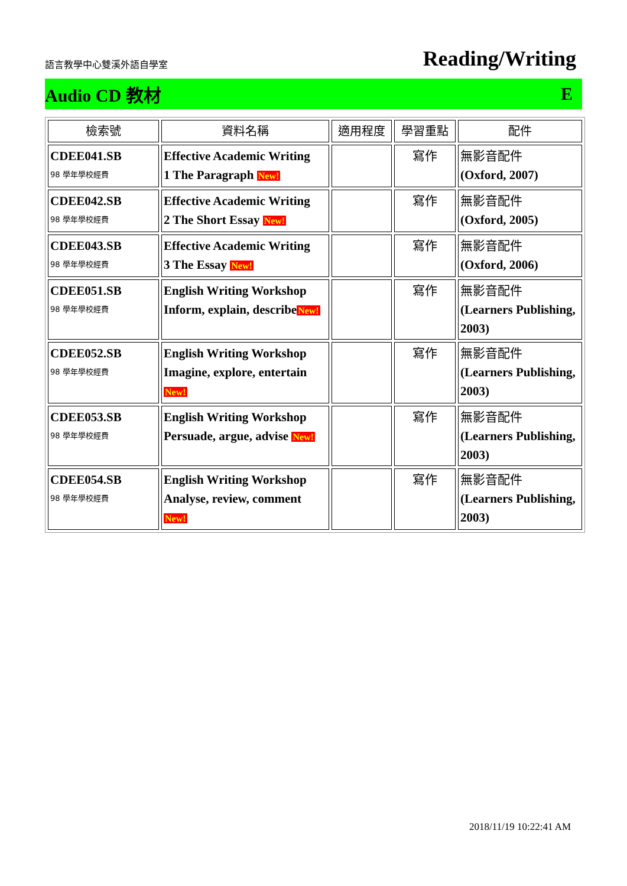語言教學中心雙溪外語自學室 Reading/Writing
Audio CD 教材 E
| 檢索號 | 資料名稱 | 適用程度 | 學習重點 | 配件 |
| --- | --- | --- | --- | --- |
| CDEE041.SB 98 學年學校經費 | Effective Academic Writing 1 The Paragraph New! | | 寫作 | 無影音配件 (Oxford, 2007) |
| CDEE042.SB 98 學年學校經費 | Effective Academic Writing 2 The Short Essay New! | | 寫作 | 無影音配件 (Oxford, 2005) |
| CDEE043.SB 98 學年學校經費 | Effective Academic Writing 3 The Essay New! | | 寫作 | 無影音配件 (Oxford, 2006) |
| CDEE051.SB 98 學年學校經費 | English Writing Workshop Inform, explain, describe New! | | 寫作 | 無影音配件 (Learners Publishing, 2003) |
| CDEE052.SB 98 學年學校經費 | English Writing Workshop Imagine, explore, entertain New! | | 寫作 | 無影音配件 (Learners Publishing, 2003) |
| CDEE053.SB 98 學年學校經費 | English Writing Workshop Persuade, argue, advise New! | | 寫作 | 無影音配件 (Learners Publishing, 2003) |
| CDEE054.SB 98 學年學校經費 | English Writing Workshop Analyse, review, comment New! | | 寫作 | 無影音配件 (Learners Publishing, 2003) |
2018/11/19 10:22:41 AM